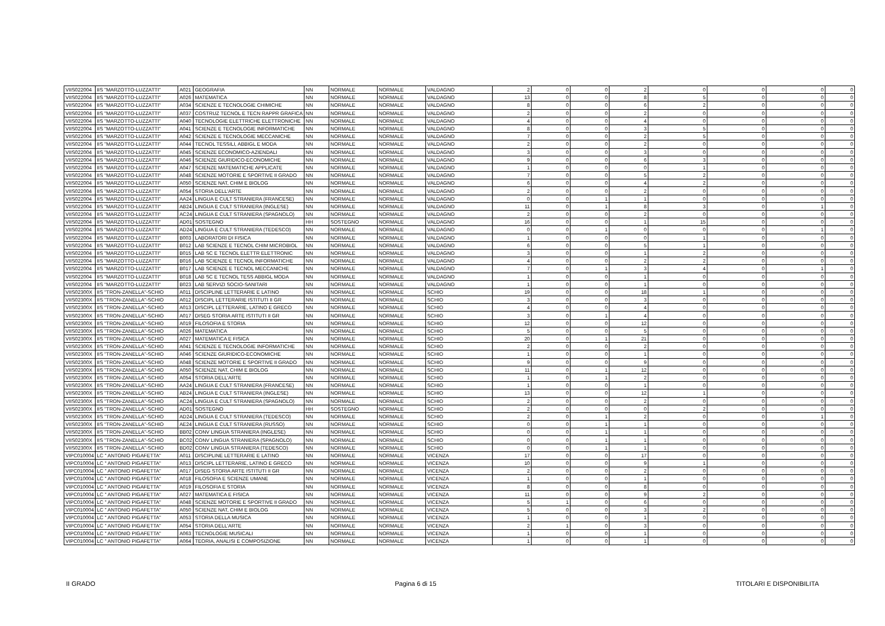| VIIS022004 | IIS "MARZOTTO-LUZZATTI" | A021 | GEOGRAFIA | NN | NORMALE | NORMALE | VALDAGNO | 2 | 0 | 0 | 2 | 0 | 0 | 0 | 0 |
| VIIS022004 | IIS "MARZOTTO-LUZZATTI" | A026 | MATEMATICA | NN | NORMALE | NORMALE | VALDAGNO | 13 | 0 | 0 | 8 | 5 | 0 | 0 | 0 |
| VIIS022004 | IIS "MARZOTTO-LUZZATTI" | A034 | SCIENZE E TECNOLOGIE CHIMICHE | NN | NORMALE | NORMALE | VALDAGNO | 8 | 0 | 0 | 6 | 2 | 0 | 0 | 0 |
| VIIS022004 | IIS "MARZOTTO-LUZZATTI" | A037 | COSTRUZ TECNOL E TECN RAPPR GRAFICA | NN | NORMALE | NORMALE | VALDAGNO | 2 | 0 | 0 | 2 | 0 | 0 | 0 | 0 |
| VIIS022004 | IIS "MARZOTTO-LUZZATTI" | A040 | TECNOLOGIE ELETTRICHE ELETTRONICHE | NN | NORMALE | NORMALE | VALDAGNO | 4 | 0 | 0 | 4 | 0 | 0 | 0 | 0 |
| VIIS022004 | IIS "MARZOTTO-LUZZATTI" | A041 | SCIENZE E TECNOLOGIE INFORMATICHE | NN | NORMALE | NORMALE | VALDAGNO | 8 | 0 | 0 | 3 | 5 | 0 | 0 | 0 |
| VIIS022004 | IIS "MARZOTTO-LUZZATTI" | A042 | SCIENZE E TECNOLOGIE MECCANICHE | NN | NORMALE | NORMALE | VALDAGNO | 7 | 0 | 0 | 2 | 5 | 0 | 0 | 0 |
| VIIS022004 | IIS "MARZOTTO-LUZZATTI" | A044 | TECNOL TESSILI, ABBIGL E MODA | NN | NORMALE | NORMALE | VALDAGNO | 2 | 0 | 0 | 2 | 0 | 0 | 0 | 0 |
| VIIS022004 | IIS "MARZOTTO-LUZZATTI" | A045 | SCIENZE ECONOMICO-AZIENDALI | NN | NORMALE | NORMALE | VALDAGNO | 3 | 0 | 0 | 3 | 0 | 0 | 0 | 0 |
| VIIS022004 | IIS "MARZOTTO-LUZZATTI" | A046 | SCIENZE GIURIDICO-ECONOMICHE | NN | NORMALE | NORMALE | VALDAGNO | 9 | 0 | 0 | 6 | 3 | 0 | 0 | 0 |
| VIIS022004 | IIS "MARZOTTO-LUZZATTI" | A047 | SCIENZE MATEMATICHE APPLICATE | NN | NORMALE | NORMALE | VALDAGNO | 1 | 0 | 0 | 0 | 1 | 0 | 0 | 0 |
| VIIS022004 | IIS "MARZOTTO-LUZZATTI" | A048 | SCIENZE MOTORIE E SPORTIVE II GRADO | NN | NORMALE | NORMALE | VALDAGNO | 7 | 0 | 0 | 5 | 2 | 0 | 0 | 0 |
| VIIS022004 | IIS "MARZOTTO-LUZZATTI" | A050 | SCIENZE NAT, CHIM E BIOLOG | NN | NORMALE | NORMALE | VALDAGNO | 6 | 0 | 0 | 4 | 2 | 0 | 0 | 0 |
| VIIS022004 | IIS "MARZOTTO-LUZZATTI" | A054 | STORIA DELL'ARTE | NN | NORMALE | NORMALE | VALDAGNO | 2 | 0 | 0 | 2 | 0 | 0 | 0 | 0 |
| VIIS022004 | IIS "MARZOTTO-LUZZATTI" | AA24 | LINGUA E CULT STRANIERA (FRANCESE) | NN | NORMALE | NORMALE | VALDAGNO | 0 | 0 | 1 | 1 | 0 | 0 | 0 | 0 |
| VIIS022004 | IIS "MARZOTTO-LUZZATTI" | AB24 | LINGUA E CULT STRANIERA (INGLESE) | NN | NORMALE | NORMALE | VALDAGNO | 11 | 0 | 1 | 8 | 3 | 0 | 1 | 0 |
| VIIS022004 | IIS "MARZOTTO-LUZZATTI" | AC24 | LINGUA E CULT STRANIERA (SPAGNOLO) | NN | NORMALE | NORMALE | VALDAGNO | 2 | 0 | 0 | 2 | 0 | 0 | 0 | 0 |
| VIIS022004 | IIS "MARZOTTO-LUZZATTI" | AD01 | SOSTEGNO | HH | SOSTEGNO | NORMALE | VALDAGNO | 16 | 0 | 0 | 1 | 15 | 0 | 0 | 0 |
| VIIS022004 | IIS "MARZOTTO-LUZZATTI" | AD24 | LINGUA E CULT STRANIERA (TEDESCO) | NN | NORMALE | NORMALE | VALDAGNO | 0 | 0 | 1 | 0 | 0 | 0 | 1 | 0 |
| VIIS022004 | IIS "MARZOTTO-LUZZATTI" | B003 | LABORATORI DI FISICA | NN | NORMALE | NORMALE | VALDAGNO | 1 | 0 | 0 | 0 | 1 | 0 | 0 | 0 |
| VIIS022004 | IIS "MARZOTTO-LUZZATTI" | B012 | LAB SCIENZE E TECNOL CHIM MICROBIOL | NN | NORMALE | NORMALE | VALDAGNO | 6 | 0 | 0 | 5 | 1 | 0 | 0 | 0 |
| VIIS022004 | IIS "MARZOTTO-LUZZATTI" | B015 | LAB SC E TECNOL ELETTR ELETTRONIC | NN | NORMALE | NORMALE | VALDAGNO | 3 | 0 | 0 | 1 | 2 | 0 | 0 | 0 |
| VIIS022004 | IIS "MARZOTTO-LUZZATTI" | B016 | LAB SCIENZE E TECNOL INFORMATICHE | NN | NORMALE | NORMALE | VALDAGNO | 4 | 0 | 0 | 2 | 2 | 0 | 0 | 0 |
| VIIS022004 | IIS "MARZOTTO-LUZZATTI" | B017 | LAB SCIENZE E TECNOL MECCANICHE | NN | NORMALE | NORMALE | VALDAGNO | 7 | 0 | 1 | 3 | 4 | 0 | 1 | 0 |
| VIIS022004 | IIS "MARZOTTO-LUZZATTI" | B018 | LAB SC E TECNOL TESS ABBIGL MODA | NN | NORMALE | NORMALE | VALDAGNO | 1 | 0 | 0 | 1 | 0 | 0 | 0 | 0 |
| VIIS022004 | IIS "MARZOTTO-LUZZATTI" | B023 | LAB SERVIZI SOCIO-SANITARI | NN | NORMALE | NORMALE | VALDAGNO | 1 | 0 | 0 | 1 | 0 | 0 | 0 | 0 |
| VIIS02300X | IIS "TRON-ZANELLA"-SCHIO | A011 | DISCIPLINE LETTERARIE E LATINO | NN | NORMALE | NORMALE | SCHIO | 19 | 0 | 0 | 18 | 1 | 0 | 0 | 0 |
| VIIS02300X | IIS "TRON-ZANELLA"-SCHIO | A012 | DISCIPL LETTERARIE ISTITUTI II GR | NN | NORMALE | NORMALE | SCHIO | 3 | 0 | 0 | 3 | 0 | 0 | 0 | 0 |
| VIIS02300X | IIS "TRON-ZANELLA"-SCHIO | A013 | DISCIPL LETTERARIE, LATINO E GRECO | NN | NORMALE | NORMALE | SCHIO | 4 | 0 | 0 | 4 | 0 | 0 | 0 | 0 |
| VIIS02300X | IIS "TRON-ZANELLA"-SCHIO | A017 | DISEG STORIA ARTE ISTITUTI II GR | NN | NORMALE | NORMALE | SCHIO | 3 | 0 | 1 | 4 | 0 | 0 | 0 | 0 |
| VIIS02300X | IIS "TRON-ZANELLA"-SCHIO | A019 | FILOSOFIA E STORIA | NN | NORMALE | NORMALE | SCHIO | 12 | 0 | 0 | 12 | 0 | 0 | 0 | 0 |
| VIIS02300X | IIS "TRON-ZANELLA"-SCHIO | A026 | MATEMATICA | NN | NORMALE | NORMALE | SCHIO | 5 | 0 | 0 | 5 | 0 | 0 | 0 | 0 |
| VIIS02300X | IIS "TRON-ZANELLA"-SCHIO | A027 | MATEMATICA E FISICA | NN | NORMALE | NORMALE | SCHIO | 20 | 0 | 1 | 21 | 0 | 0 | 0 | 0 |
| VIIS02300X | IIS "TRON-ZANELLA"-SCHIO | A041 | SCIENZE E TECNOLOGIE INFORMATICHE | NN | NORMALE | NORMALE | SCHIO | 2 | 0 | 0 | 2 | 0 | 0 | 0 | 0 |
| VIIS02300X | IIS "TRON-ZANELLA"-SCHIO | A046 | SCIENZE GIURIDICO-ECONOMICHE | NN | NORMALE | NORMALE | SCHIO | 1 | 0 | 0 | 1 | 0 | 0 | 0 | 0 |
| VIIS02300X | IIS "TRON-ZANELLA"-SCHIO | A048 | SCIENZE MOTORIE E SPORTIVE II GRADO | NN | NORMALE | NORMALE | SCHIO | 9 | 0 | 0 | 9 | 0 | 0 | 0 | 0 |
| VIIS02300X | IIS "TRON-ZANELLA"-SCHIO | A050 | SCIENZE NAT, CHIM E BIOLOG | NN | NORMALE | NORMALE | SCHIO | 11 | 0 | 1 | 12 | 0 | 0 | 0 | 0 |
| VIIS02300X | IIS "TRON-ZANELLA"-SCHIO | A054 | STORIA DELL'ARTE | NN | NORMALE | NORMALE | SCHIO | 1 | 0 | 1 | 2 | 0 | 0 | 0 | 0 |
| VIIS02300X | IIS "TRON-ZANELLA"-SCHIO | AA24 | LINGUA E CULT STRANIERA (FRANCESE) | NN | NORMALE | NORMALE | SCHIO | 1 | 0 | 0 | 1 | 0 | 0 | 0 | 0 |
| VIIS02300X | IIS "TRON-ZANELLA"-SCHIO | AB24 | LINGUA E CULT STRANIERA (INGLESE) | NN | NORMALE | NORMALE | SCHIO | 13 | 0 | 0 | 12 | 1 | 0 | 0 | 0 |
| VIIS02300X | IIS "TRON-ZANELLA"-SCHIO | AC24 | LINGUA E CULT STRANIERA (SPAGNOLO) | NN | NORMALE | NORMALE | SCHIO | 2 | 0 | 0 | 2 | 0 | 0 | 0 | 0 |
| VIIS02300X | IIS "TRON-ZANELLA"-SCHIO | AD01 | SOSTEGNO | HH | SOSTEGNO | NORMALE | SCHIO | 2 | 0 | 0 | 0 | 2 | 0 | 0 | 0 |
| VIIS02300X | IIS "TRON-ZANELLA"-SCHIO | AD24 | LINGUA E CULT STRANIERA (TEDESCO) | NN | NORMALE | NORMALE | SCHIO | 2 | 0 | 1 | 2 | 0 | 0 | 1 | 0 |
| VIIS02300X | IIS "TRON-ZANELLA"-SCHIO | AE24 | LINGUA E CULT STRANIERA (RUSSO) | NN | NORMALE | NORMALE | SCHIO | 0 | 0 | 1 | 1 | 0 | 0 | 0 | 0 |
| VIIS02300X | IIS "TRON-ZANELLA"-SCHIO | BB02 | CONV LINGUA STRANIERA (INGLESE) | NN | NORMALE | NORMALE | SCHIO | 0 | 0 | 1 | 1 | 0 | 0 | 0 | 0 |
| VIIS02300X | IIS "TRON-ZANELLA"-SCHIO | BC02 | CONV LINGUA STRANIERA (SPAGNOLO) | NN | NORMALE | NORMALE | SCHIO | 0 | 0 | 1 | 1 | 0 | 0 | 0 | 0 |
| VIIS02300X | IIS "TRON-ZANELLA"-SCHIO | BD02 | CONV LINGUA STRANIERA (TEDESCO) | NN | NORMALE | NORMALE | SCHIO | 0 | 0 | 1 | 1 | 0 | 0 | 0 | 0 |
| VIPC010004 | LC " ANTONIO PIGAFETTA" | A011 | DISCIPLINE LETTERARIE E LATINO | NN | NORMALE | NORMALE | VICENZA | 17 | 0 | 0 | 17 | 0 | 0 | 0 | 0 |
| VIPC010004 | LC " ANTONIO PIGAFETTA" | A013 | DISCIPL LETTERARIE, LATINO E GRECO | NN | NORMALE | NORMALE | VICENZA | 10 | 0 | 0 | 9 | 1 | 0 | 0 | 0 |
| VIPC010004 | LC " ANTONIO PIGAFETTA" | A017 | DISEG STORIA ARTE ISTITUTI II GR | NN | NORMALE | NORMALE | VICENZA | 2 | 0 | 0 | 2 | 0 | 0 | 0 | 0 |
| VIPC010004 | LC " ANTONIO PIGAFETTA" | A018 | FILOSOFIA E SCIENZE UMANE | NN | NORMALE | NORMALE | VICENZA | 1 | 0 | 0 | 1 | 0 | 0 | 0 | 0 |
| VIPC010004 | LC " ANTONIO PIGAFETTA" | A019 | FILOSOFIA E STORIA | NN | NORMALE | NORMALE | VICENZA | 8 | 0 | 0 | 8 | 0 | 0 | 0 | 0 |
| VIPC010004 | LC " ANTONIO PIGAFETTA" | A027 | MATEMATICA E FISICA | NN | NORMALE | NORMALE | VICENZA | 11 | 0 | 0 | 9 | 2 | 0 | 0 | 0 |
| VIPC010004 | LC " ANTONIO PIGAFETTA" | A048 | SCIENZE MOTORIE E SPORTIVE II GRADO | NN | NORMALE | NORMALE | VICENZA | 5 | 1 | 0 | 6 | 0 | 0 | 0 | 0 |
| VIPC010004 | LC " ANTONIO PIGAFETTA" | A050 | SCIENZE NAT, CHIM E BIOLOG | NN | NORMALE | NORMALE | VICENZA | 5 | 0 | 0 | 3 | 2 | 0 | 0 | 0 |
| VIPC010004 | LC " ANTONIO PIGAFETTA" | A053 | STORIA DELLA MUSICA | NN | NORMALE | NORMALE | VICENZA | 1 | 0 | 0 | 1 | 0 | 0 | 0 | 0 |
| VIPC010004 | LC " ANTONIO PIGAFETTA" | A054 | STORIA DELL'ARTE | NN | NORMALE | NORMALE | VICENZA | 2 | 1 | 0 | 3 | 0 | 0 | 0 | 0 |
| VIPC010004 | LC " ANTONIO PIGAFETTA" | A063 | TECNOLOGIE MUSICALI | NN | NORMALE | NORMALE | VICENZA | 1 | 0 | 0 | 1 | 0 | 0 | 0 | 0 |
| VIPC010004 | LC " ANTONIO PIGAFETTA" | A064 | TEORIA, ANALISI E COMPOSIZIONE | NN | NORMALE | NORMALE | VICENZA | 1 | 0 | 0 | 1 | 0 | 0 | 0 | 0 |
II GRADO Pagina 6 di 15 TITOLARI E DISPONIBILITA